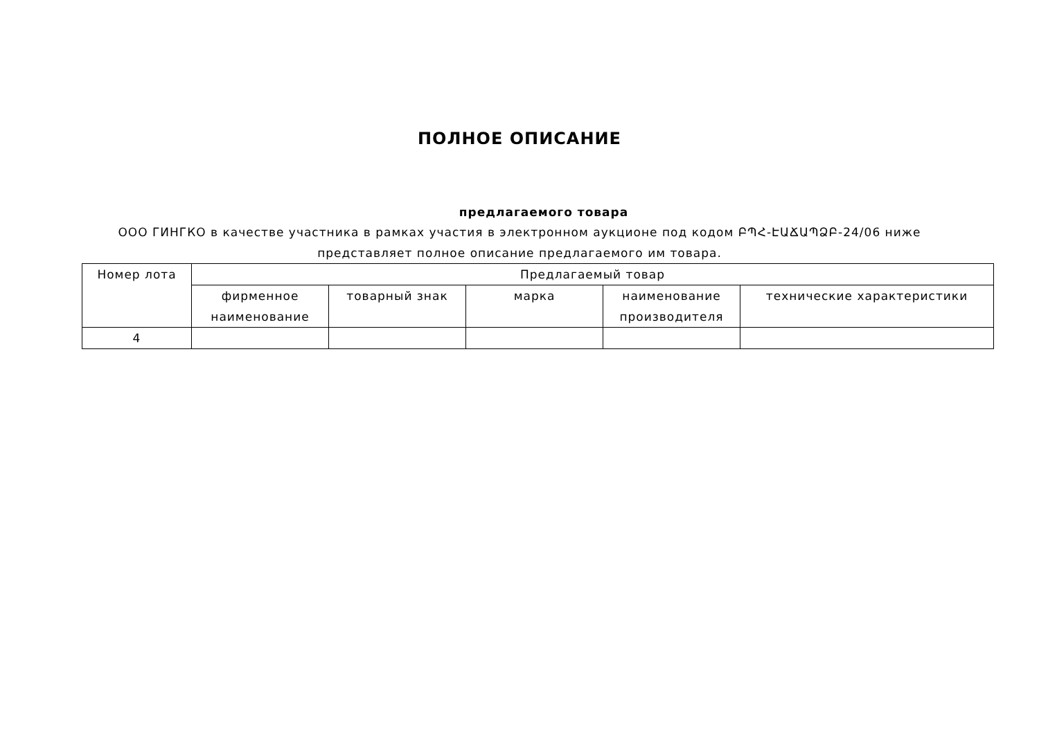ПОЛНОЕ ОПИСАНИЕ
предлагаемого товара
ООО ГИНГКО в качестве участника в рамках участия в электронном аукционе под кодом ԲՊՀ-ԷԱՃԱՊՁԲ-24/06 ниже представляет полное описание предлагаемого им товара.
| Номер лота | Предлагаемый товар | | | | |
| --- | --- | --- | --- | --- | --- |
| | фирменное наименование | товарный знак | марка | наименование производителя | технические характеристики |
| 4 | | | | | |